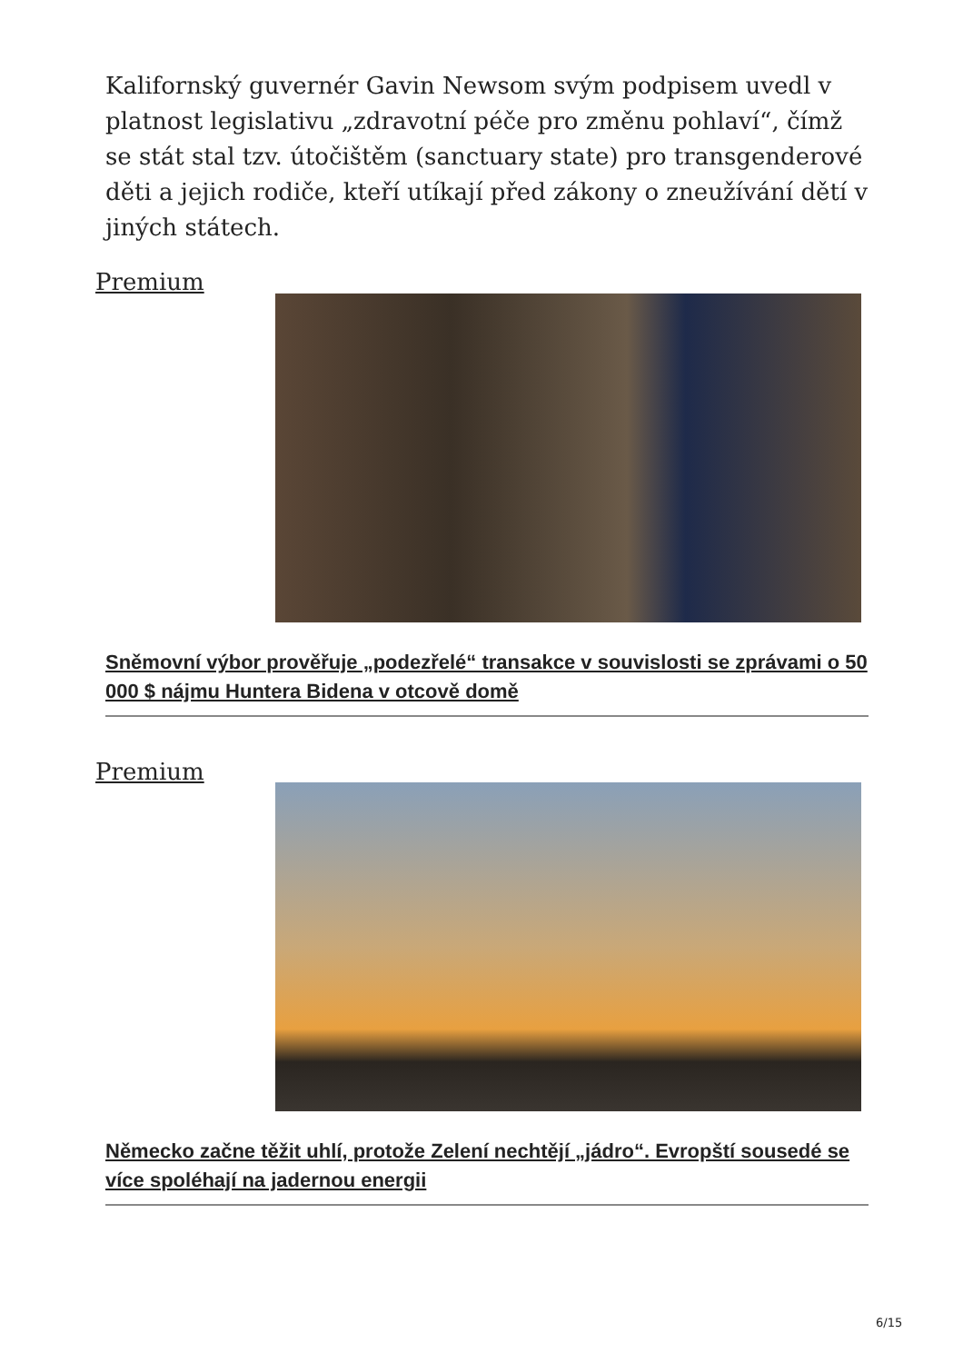Kalifornský guvernér Gavin Newsom svým podpisem uvedl v platnost legislativu „zdravotní péče pro změnu pohlaví“, čímž se stát stal tzv. útočištěm (sanctuary state) pro transgenderové děti a jejich rodiče, kteří utíkají před zákony o zneužívání dětí v jiných státech.
Premium
Sněmovní výbor prověřuje „podezřelé“ transakce v souvislosti se zprávami o 50 000 $ nájmu Huntera Bidena v otcově domě
Premium
Německo začne těžit uhlí, protože Zelení nechtějí „jádro“. Evropští sousedé se více spoléhají na jadernou energii
6/15